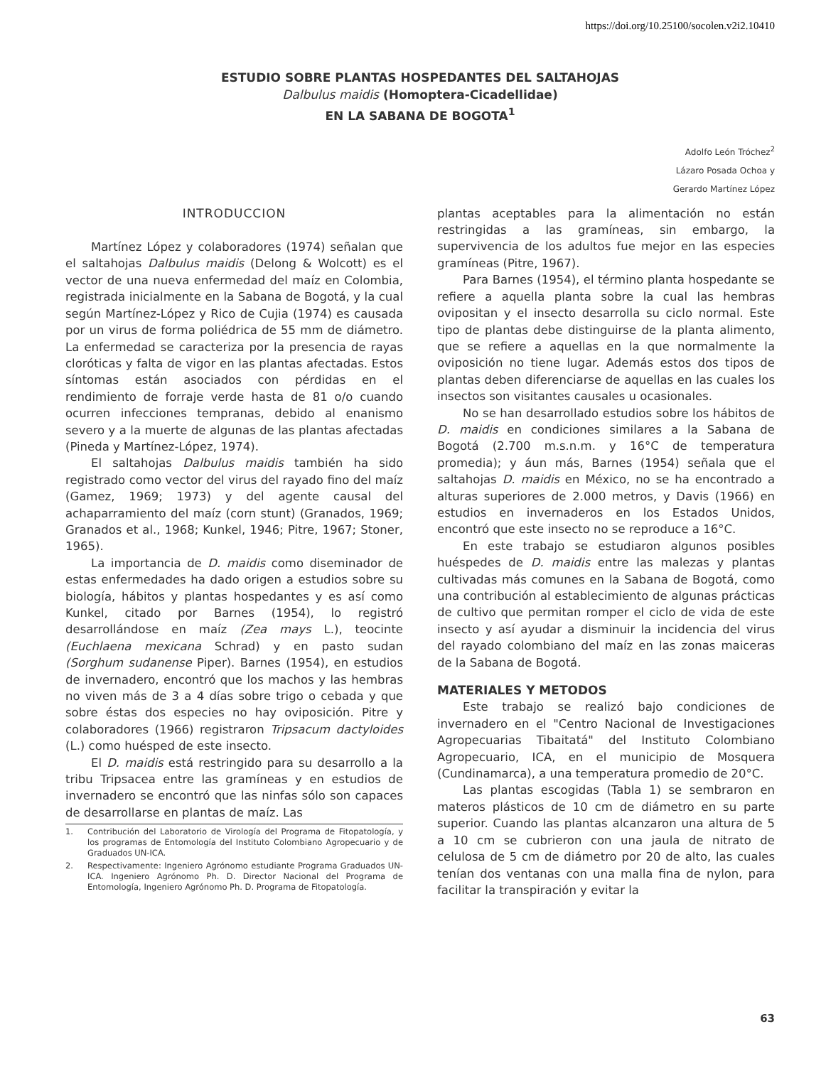https://doi.org/10.25100/socolen.v2i2.10410
ESTUDIO SOBRE PLANTAS HOSPEDANTES DEL SALTAHOJAS
Dalbulus maidis (Homoptera-Cicadellidae)
EN LA SABANA DE BOGOTA<sup>1</sup>
Adolfo León Tróchez<sup>2</sup>
Lázaro Posada Ochoa y
Gerardo Martínez López
INTRODUCCION
Martínez López y colaboradores (1974) señalan que el saltahojas Dalbulus maidis (Delong & Wolcott) es el vector de una nueva enfermedad del maíz en Colombia, registrada inicialmente en la Sabana de Bogotá, y la cual según Martínez-López y Rico de Cujia (1974) es causada por un virus de forma poliédrica de 55 mm de diámetro. La enfermedad se caracteriza por la presencia de rayas cloróticas y falta de vigor en las plantas afectadas. Estos síntomas están asociados con pérdidas en el rendimiento de forraje verde hasta de 81 o/o cuando ocurren infecciones tempranas, debido al enanismo severo y a la muerte de algunas de las plantas afectadas (Pineda y Martínez-López, 1974).
El saltahojas Dalbulus maidis también ha sido registrado como vector del virus del rayado fino del maíz (Gamez, 1969; 1973) y del agente causal del achaparramiento del maíz (corn stunt) (Granados, 1969; Granados et al., 1968; Kunkel, 1946; Pitre, 1967; Stoner, 1965).
La importancia de D. maidis como diseminador de estas enfermedades ha dado origen a estudios sobre su biología, hábitos y plantas hospedantes y es así como Kunkel, citado por Barnes (1954), lo registró desarrollándose en maíz (Zea mays L.), teocinte (Euchlaena mexicana Schrad) y en pasto sudan (Sorghum sudanense Piper). Barnes (1954), en estudios de invernadero, encontró que los machos y las hembras no viven más de 3 a 4 días sobre trigo o cebada y que sobre éstas dos especies no hay oviposición. Pitre y colaboradores (1966) registraron Tripsacum dactyloides (L.) como huésped de este insecto.
El D. maidis está restringido para su desarrollo a la tribu Tripsacea entre las gramíneas y en estudios de invernadero se encontró que las ninfas sólo son capaces de desarrollarse en plantas de maíz. Las
1. Contribución del Laboratorio de Virología del Programa de Fitopatología, y los programas de Entomología del Instituto Colombiano Agropecuario y de Graduados UN-ICA.
2. Respectivamente: Ingeniero Agrónomo estudiante Programa Graduados UN-ICA. Ingeniero Agrónomo Ph. D. Director Nacional del Programa de Entomología, Ingeniero Agrónomo Ph. D. Programa de Fitopatología.
plantas aceptables para la alimentación no están restringidas a las gramíneas, sin embargo, la supervivencia de los adultos fue mejor en las especies gramíneas (Pitre, 1967).
Para Barnes (1954), el término planta hospedante se refiere a aquella planta sobre la cual las hembras ovipositan y el insecto desarrolla su ciclo normal. Este tipo de plantas debe distinguirse de la planta alimento, que se refiere a aquellas en la que normalmente la oviposición no tiene lugar. Además estos dos tipos de plantas deben diferenciarse de aquellas en las cuales los insectos son visitantes causales u ocasionales.
No se han desarrollado estudios sobre los hábitos de D. maidis en condiciones similares a la Sabana de Bogotá (2.700 m.s.n.m. y 16°C de temperatura promedia); y áun más, Barnes (1954) señala que el saltahojas D. maidis en México, no se ha encontrado a alturas superiores de 2.000 metros, y Davis (1966) en estudios en invernaderos en los Estados Unidos, encontró que este insecto no se reproduce a 16°C.
En este trabajo se estudiaron algunos posibles huéspedes de D. maidis entre las malezas y plantas cultivadas más comunes en la Sabana de Bogotá, como una contribución al establecimiento de algunas prácticas de cultivo que permitan romper el ciclo de vida de este insecto y así ayudar a disminuir la incidencia del virus del rayado colombiano del maíz en las zonas maiceras de la Sabana de Bogotá.
MATERIALES Y METODOS
Este trabajo se realizó bajo condiciones de invernadero en el "Centro Nacional de Investigaciones Agropecuarias Tibaitatá" del Instituto Colombiano Agropecuario, ICA, en el municipio de Mosquera (Cundinamarca), a una temperatura promedio de 20°C.
Las plantas escogidas (Tabla 1) se sembraron en materos plásticos de 10 cm de diámetro en su parte superior. Cuando las plantas alcanzaron una altura de 5 a 10 cm se cubrieron con una jaula de nitrato de celulosa de 5 cm de diámetro por 20 de alto, las cuales tenían dos ventanas con una malla fina de nylon, para facilitar la transpiración y evitar la
63